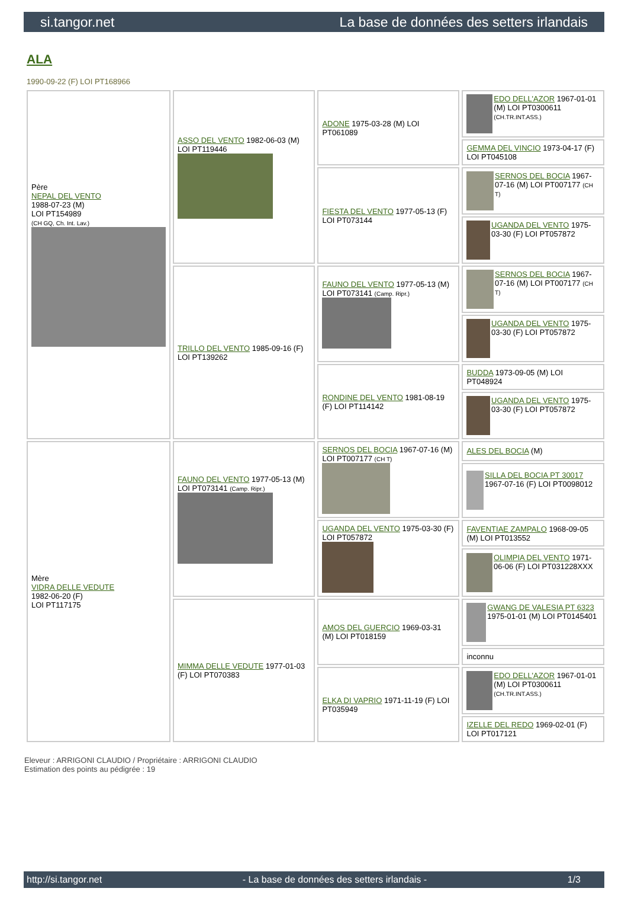si.tangor.net La base de données des setters irlandais
ALA
1990-09-22 (F) LOI PT168966
| Père NEPAL DEL VENTO 1988-07-23 (M) LOI PT154989 (CH GQ, Ch. Int. Lav.) | ASSO DEL VENTO 1982-06-03 (M) LOI PT119446 | ADONE 1975-03-28 (M) LOI PT061089 | EDO DELL'AZOR 1967-01-01 (M) LOI PT0300611 (CH.TR.INT.ASS.) |
| | | | GEMMA DEL VINCIO 1973-04-17 (F) LOI PT045108 |
| | | FIESTA DEL VENTO 1977-05-13 (F) LOI PT073144 | SERNOS DEL BOCIA 1967-07-16 (M) LOI PT007177 (CH T) |
| | | | UGANDA DEL VENTO 1975-03-30 (F) LOI PT057872 |
| | TRILLO DEL VENTO 1985-09-16 (F) LOI PT139262 | FAUNO DEL VENTO 1977-05-13 (M) LOI PT073141 (Camp. Ripr.) | SERNOS DEL BOCIA 1967-07-16 (M) LOI PT007177 (CH T) |
| | | | UGANDA DEL VENTO 1975-03-30 (F) LOI PT057872 |
| | | RONDINE DEL VENTO 1981-08-19 (F) LOI PT114142 | BUDDA 1973-09-05 (M) LOI PT048924 |
| | | | UGANDA DEL VENTO 1975-03-30 (F) LOI PT057872 |
| Mère VIDRA DELLE VEDUTE 1982-06-20 (F) LOI PT117175 | FAUNO DEL VENTO 1977-05-13 (M) LOI PT073141 (Camp. Ripr.) | SERNOS DEL BOCIA 1967-07-16 (M) LOI PT007177 (CH T) | ALES DEL BOCIA (M) |
| | | | SILLA DEL BOCIA PT 30017 1967-07-16 (F) LOI PT0098012 |
| | | UGANDA DEL VENTO 1975-03-30 (F) LOI PT057872 | FAVENTIAE ZAMPALO 1968-09-05 (M) LOI PT013552 |
| | | | OLIMPIA DEL VENTO 1971-06-06 (F) LOI PT031228XXX |
| | MIMMA DELLE VEDUTE 1977-01-03 (F) LOI PT070383 | AMOS DEL GUERCIO 1969-03-31 (M) LOI PT018159 | GWANG DE VALESIA PT 6323 1975-01-01 (M) LOI PT0145401 |
| | | | inconnu |
| | | ELKA DI VAPRIO 1971-11-19 (F) LOI PT035949 | EDO DELL'AZOR 1967-01-01 (M) LOI PT0300611 (CH.TR.INT.ASS.) |
| | | | IZELLE DEL REDO 1969-02-01 (F) LOI PT017121 |
Eleveur : ARRIGONI CLAUDIO / Propriétaire : ARRIGONI CLAUDIO
Estimation des points au pédigrée : 19
http://si.tangor.net - La base de données des setters irlandais - 1/3